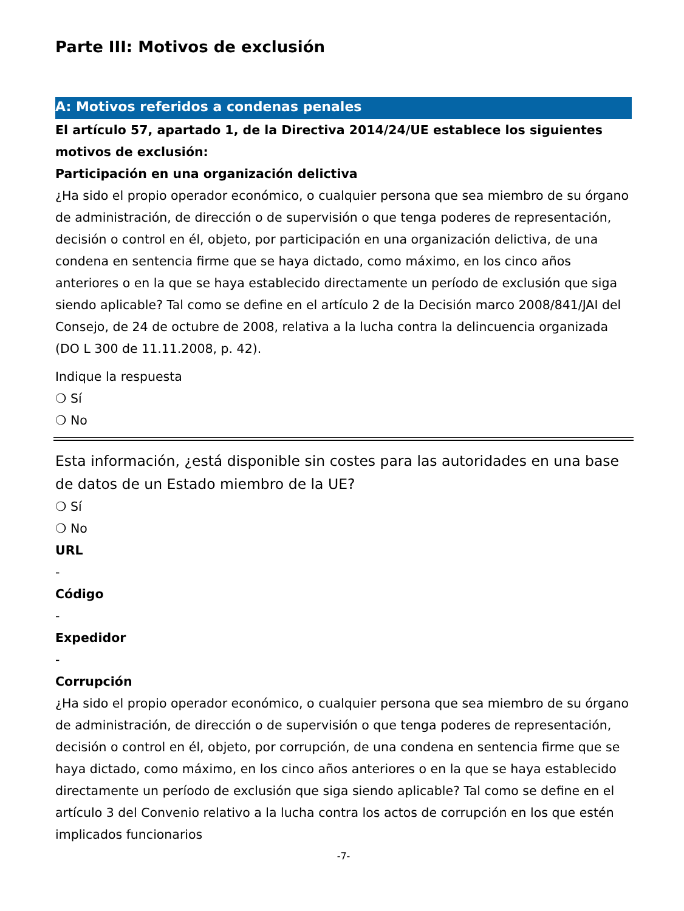Parte III: Motivos de exclusión
A: Motivos referidos a condenas penales
El artículo 57, apartado 1, de la Directiva 2014/24/UE establece los siguientes motivos de exclusión:
Participación en una organización delictiva
¿Ha sido el propio operador económico, o cualquier persona que sea miembro de su órgano de administración, de dirección o de supervisión o que tenga poderes de representación, decisión o control en él, objeto, por participación en una organización delictiva, de una condena en sentencia firme que se haya dictado, como máximo, en los cinco años anteriores o en la que se haya establecido directamente un período de exclusión que siga siendo aplicable? Tal como se define en el artículo 2 de la Decisión marco 2008/841/JAI del Consejo, de 24 de octubre de 2008, relativa a la lucha contra la delincuencia organizada (DO L 300 de 11.11.2008, p. 42).
Indique la respuesta
❍ Sí
❍ No
Esta información, ¿está disponible sin costes para las autoridades en una base de datos de un Estado miembro de la UE?
❍ Sí
❍ No
URL
-
Código
-
Expedidor
-
Corrupción
¿Ha sido el propio operador económico, o cualquier persona que sea miembro de su órgano de administración, de dirección o de supervisión o que tenga poderes de representación, decisión o control en él, objeto, por corrupción, de una condena en sentencia firme que se haya dictado, como máximo, en los cinco años anteriores o en la que se haya establecido directamente un período de exclusión que siga siendo aplicable? Tal como se define en el artículo 3 del Convenio relativo a la lucha contra los actos de corrupción en los que estén implicados funcionarios
-7-